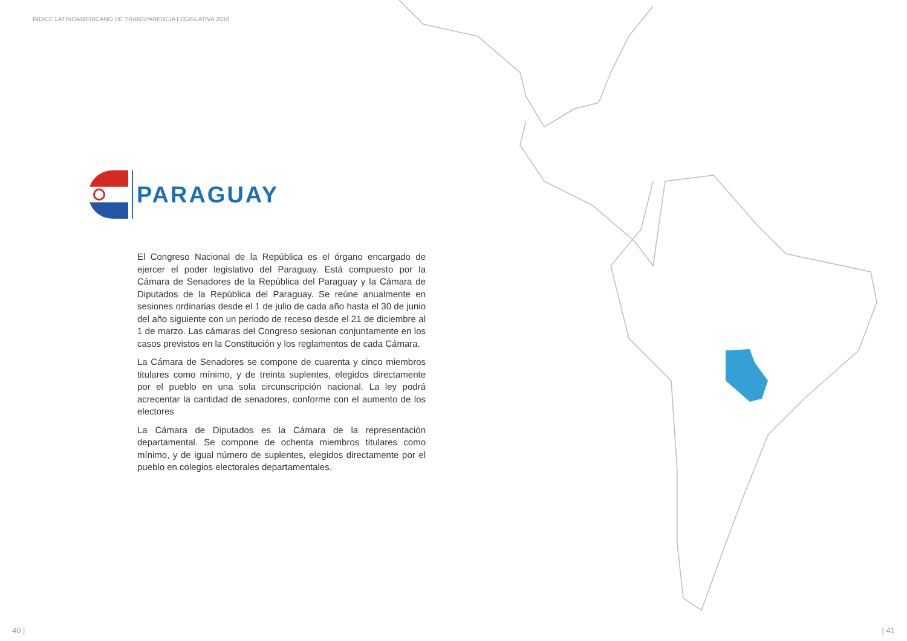ÍNDICE LATINOAMERICANO DE TRANSPARENCIA LEGISLATIVA 2018
PARAGUAY
El Congreso Nacional de la República es el órgano encargado de ejercer el poder legislativo del Paraguay. Está compuesto por la Cámara de Senadores de la República del Paraguay y la Cámara de Diputados de la República del Paraguay. Se reúne anualmente en sesiones ordinarias desde el 1 de julio de cada año hasta el 30 de junio del año siguiente con un periodo de receso desde el 21 de diciembre al 1 de marzo. Las cámaras del Congreso sesionan conjuntamente en los casos previstos en la Constitución y los reglamentos de cada Cámara.
La Cámara de Senadores se compone de cuarenta y cinco miembros titulares como mínimo, y de treinta suplentes, elegidos directamente por el pueblo en una sola circunscripción nacional. La ley podrá acrecentar la cantidad de senadores, conforme con el aumento de los electores
La Cámara de Diputados es la Cámara de la representación departamental. Se compone de ochenta miembros titulares como mínimo, y de igual número de suplentes, elegidos directamente por el pueblo en colegios electorales departamentales.
40 | | 41